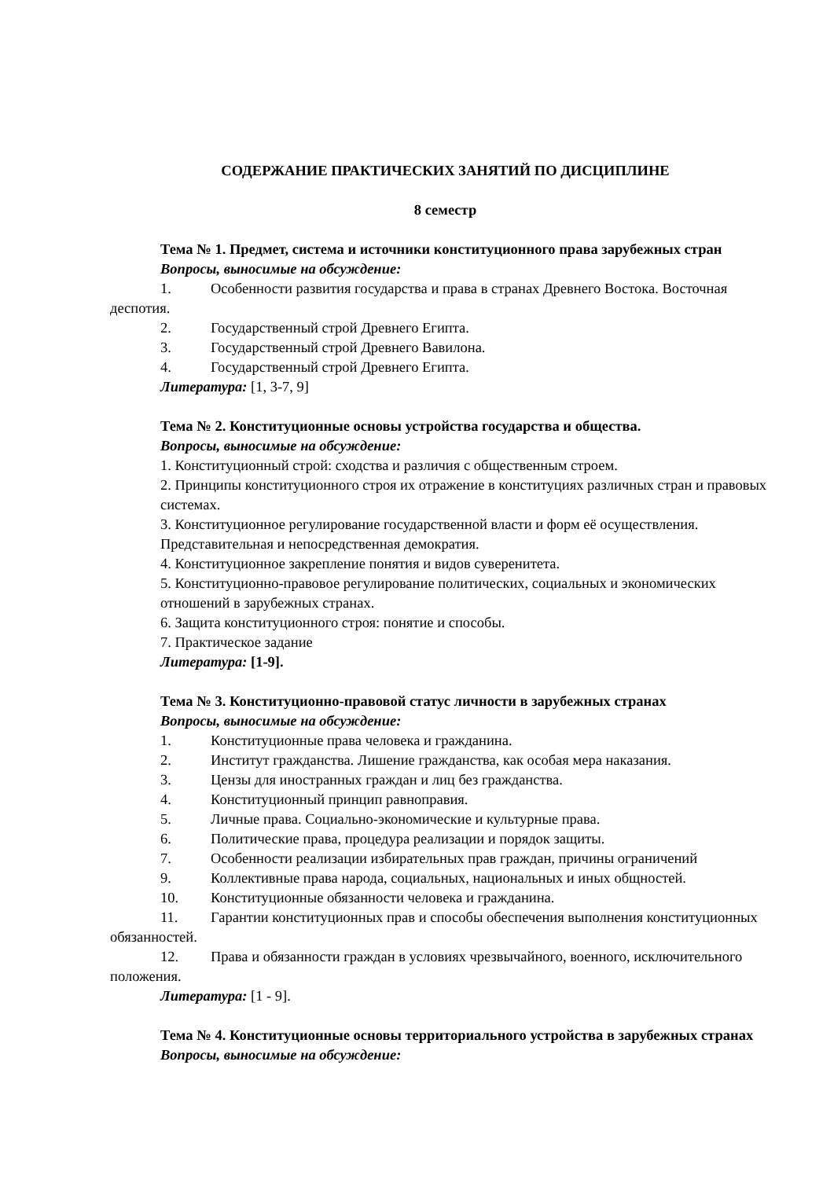СОДЕРЖАНИЕ ПРАКТИЧЕСКИХ ЗАНЯТИЙ ПО ДИСЦИПЛИНЕ
8 семестр
Тема № 1. Предмет, система и источники конституционного права зарубежных стран
Вопросы, выносимые на обсуждение:
1. Особенности развития государства и права в странах Древнего Востока. Восточная деспотия.
2. Государственный строй Древнего Египта.
3. Государственный строй Древнего Вавилона.
4. Государственный строй Древнего Египта.
Литература: [1, 3-7, 9]
Тема № 2. Конституционные основы устройства государства и общества.
Вопросы, выносимые на обсуждение:
1. Конституционный строй: сходства и различия с общественным строем.
2. Принципы конституционного строя их отражение в конституциях различных стран и правовых системах.
3. Конституционное регулирование государственной власти и форм её осуществления. Представительная и непосредственная демократия.
4. Конституционное закрепление понятия и видов суверенитета.
5. Конституционно-правовое регулирование политических, социальных и экономических отношений в зарубежных странах.
6. Защита конституционного строя: понятие и способы.
7. Практическое задание
Литература: [1-9].
Тема № 3. Конституционно-правовой статус личности в зарубежных странах
Вопросы, выносимые на обсуждение:
1. Конституционные права человека и гражданина.
2. Институт гражданства. Лишение гражданства, как особая мера наказания.
3. Цензы для иностранных граждан и лиц без гражданства.
4. Конституционный принцип равноправия.
5. Личные права. Социально-экономические и культурные права.
6. Политические права, процедура реализации и порядок защиты.
7. Особенности реализации избирательных прав граждан, причины ограничений
9. Коллективные права народа, социальных, национальных и иных общностей.
10. Конституционные обязанности человека и гражданина.
11. Гарантии конституционных прав и способы обеспечения выполнения конституционных обязанностей.
12. Права и обязанности граждан в условиях чрезвычайного, военного, исключительного положения.
Литература: [1 - 9].
Тема № 4. Конституционные основы территориального устройства в зарубежных странах
Вопросы, выносимые на обсуждение: